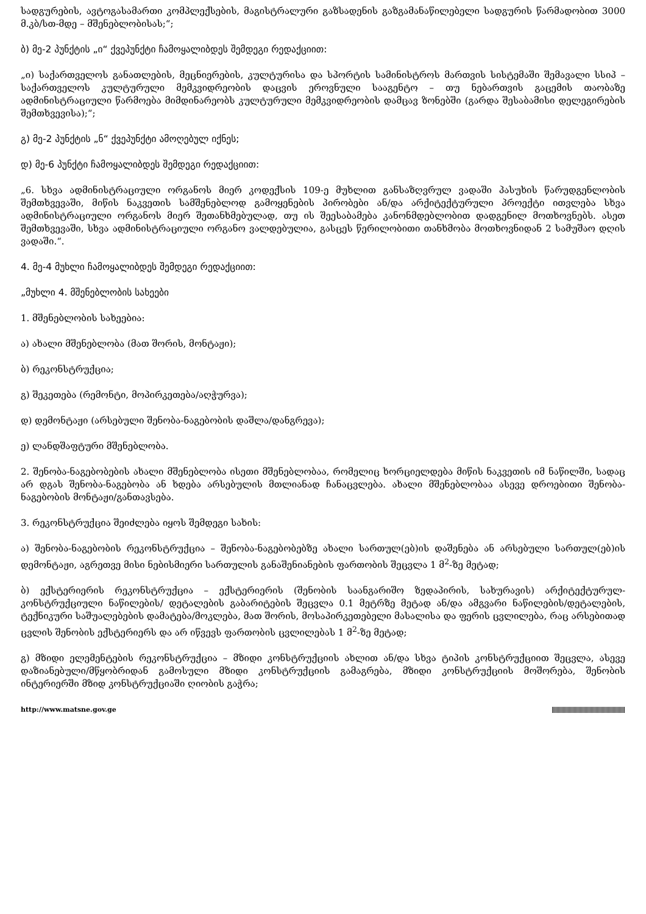სადგურების, ავტოგასამართი კომპლექსების, მაგისტრალური გაზსადენის გაზგამანაწილებელი სადგურის წარმადობით 3000 მ.კბ/სთ-მდე – მშენებლობისას;“;
ბ) მე-2 პუნქტის „ი“ ქვეპუნქტი ჩამოყალიბდეს შემდეგი რედაქციით:
„ი) საქართველოს განათლების, მეცნიერების, კულტურისა და სპორტის სამინისტროს მართვის სისტემაში შემავალი სსიპ – საქართველოს კულტურული მემკვიდრეობის დაცვის ეროვნული სააგენტო – თუ ნებართვის გაცემის თაობაზე ადმინისტრაციული წარმოება მიმდინარეობს კულტურული მემკვიდრეობის დამცავ ზონებში (გარდა შესაბამისი დელეგირების შემთხვევისა);“;
გ) მე-2 პუნქტის „ნ“ ქვეპუნქტი ამოღებულ იქნეს;
დ) მე-6 პუნქტი ჩამოყალიბდეს შემდეგი რედაქციით:
„6. სხვა ადმინისტრაციული ორგანოს მიერ კოდექსის 109-ე მუხლით განსაზღვრულ ვადაში პასუხის წარუდგენლობის შემთხვევაში, მიწის ნაკვეთის სამშენებლოდ გამოყენების პირობები ან/და არქიტექტურული პროექტი ითვლება სხვა ადმინისტრაციული ორგანოს მიერ შეთანხმებულად, თუ ის შეესაბამება კანონმდებლობით დადგენილ მოთხოვნებს. ასეთ შემთხვევაში, სხვა ადმინისტრაციული ორგანო ვალდებულია, გასცეს წერილობითი თანხმობა მოთხოვნიდან 2 სამუშაო დღის ვადაში.“.
4. მე-4 მუხლი ჩამოყალიბდეს შემდეგი რედაქციით:
„მუხლი 4. მშენებლობის სახეები
1. მშენებლობის სახეებია:
ა) ახალი მშენებლობა (მათ შორის, მონტაჟი);
ბ) რეკონსტრუქცია;
გ) შეკეთება (რემონტი, მოპირკეთება/აღჭურვა);
დ) დემონტაჟი (არსებული შენობა-ნაგებობის დაშლა/დანგრევა);
ე) ლანდშაფტური მშენებლობა.
2. შენობა-ნაგებობების ახალი მშენებლობა ისეთი მშენებლობაა, რომელიც ხორციელდება მიწის ნაკვეთის იმ ნაწილში, სადაც არ დგას შენობა-ნაგებობა ან ხდება არსებულის მთლიანად ჩანაცვლება. ახალი მშენებლობაა ასევე დროებითი შენობა-ნაგებობის მონტაჟი/განთავსება.
3. რეკონსტრუქცია შეიძლება იყოს შემდეგი სახის:
ა) შენობა-ნაგებობის რეკონსტრუქცია – შენობა-ნაგებობებზე ახალი სართულ(ებ)ის დაშენება ან არსებული სართულ(ებ)ის დემონტაჟი, აგრეთვე მისი ნებისმიერი სართულის განაშენიანების ფართობის შეცვლა 1 მ<sup>2</sup>-ზე მეტად;
ბ) ექსტერიერის რეკონსტრუქცია – ექსტერიერის (შენობის საანგარიშო ზედაპირის, სახურავის) არქიტექტურულ-კონსტრუქციული ნაწილების/ დეტალების გაბარიტების შეცვლა 0.1 მეტრზე მეტად ან/და ამგვარი ნაწილების/დეტალების, ტექნიკური საშუალებების დამატება/მოკლება, მათ შორის, მოსაპირკეთებელი მასალისა და ფერის ცვლილება, რაც არსებითად ცვლის შენობის ექსტერიერს და არ იწვევს ფართობის ცვლილებას 1 მ<sup>2</sup>-ზე მეტად;
გ) მზიდი ელემენტების რეკონსტრუქცია – მზიდი კონსტრუქციის ახლით ან/და სხვა ტიპის კონსტრუქციით შეცვლა, ასევე დაზიანებული/მწყობრიდან გამოსული მზიდი კონსტრუქციის გამაგრება, მზიდი კონსტრუქციის მოშორება, შენობის ინტერიერში მზიდ კონსტრუქციაში ღიობის გაჭრა;
http://www.matsne.gov.ge